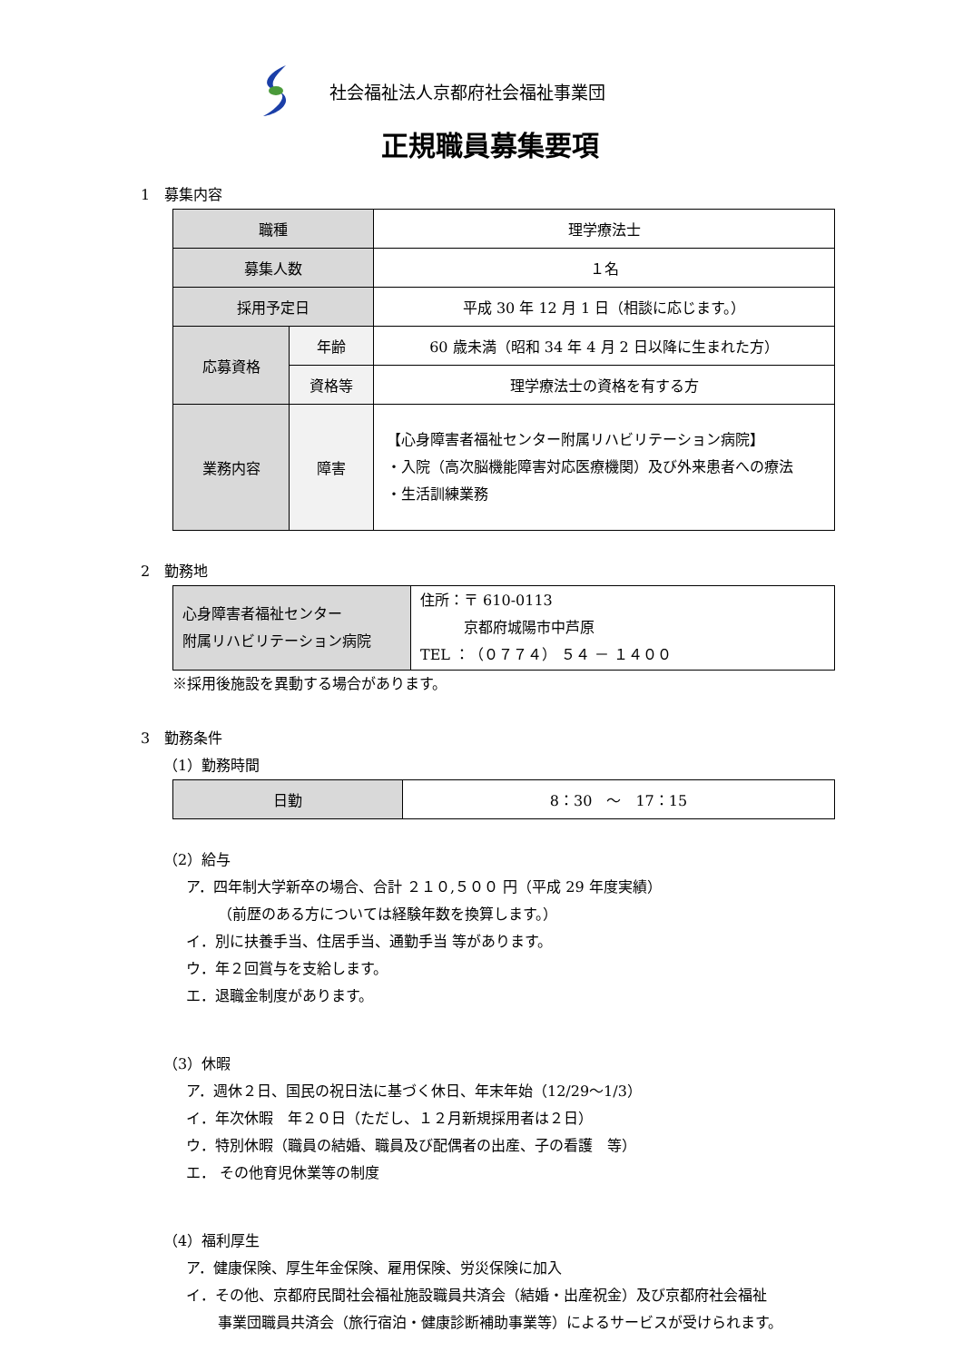社会福祉法人京都府社会福祉事業団
正規職員募集要項
1　募集内容
| 職種 | | 理学療法士 |
| 募集人数 | | １名 |
| 採用予定日 | | 平成 30 年 12 月 1 日（相談に応じます。） |
| 応募資格 | 年齢 | 60 歳未満（昭和 34 年 4 月 2 日以降に生まれた方） |
| | 資格等 | 理学療法士の資格を有する方 |
| 業務内容 | 障害 | 【心身障害者福祉センター附属リハビリテーション病院】 ・入院（高次脳機能障害対応医療機関）及び外来患者への療法 ・生活訓練業務 |
2　勤務地
| 心身障害者福祉センター 附属リハビリテーション病院 | 住所：〒 610‐0113 京都府城陽市中芦原 TEL ：（０７７４） ５４ － １４００ |
※採用後施設を異動する場合があります。
3　勤務条件
（1）勤務時間
| 日勤 | 8：30 ～ 17：15 |
（2）給与
ア．四年制大学新卒の場合、合計 ２１０,５００ 円（平成 29 年度実績）
（前歴のある方については経験年数を換算します。）
イ．別に扶養手当、住居手当、通勤手当 等があります。
ウ．年２回賞与を支給します。
エ．退職金制度があります。
（3）休暇
ア．週休２日、国民の祝日法に基づく休日、年末年始（12/29～1/3）
イ．年次休暇　年２０日（ただし、１２月新規採用者は２日）
ウ．特別休暇（職員の結婚、職員及び配偶者の出産、子の看護　等）
エ． その他育児休業等の制度
（4）福利厚生
ア．健康保険、厚生年金保険、雇用保険、労災保険に加入
イ．その他、京都府民間社会福祉施設職員共済会（結婚・出産祝金）及び京都府社会福祉
事業団職員共済会（旅行宿泊・健康診断補助事業等）によるサービスが受けられます。